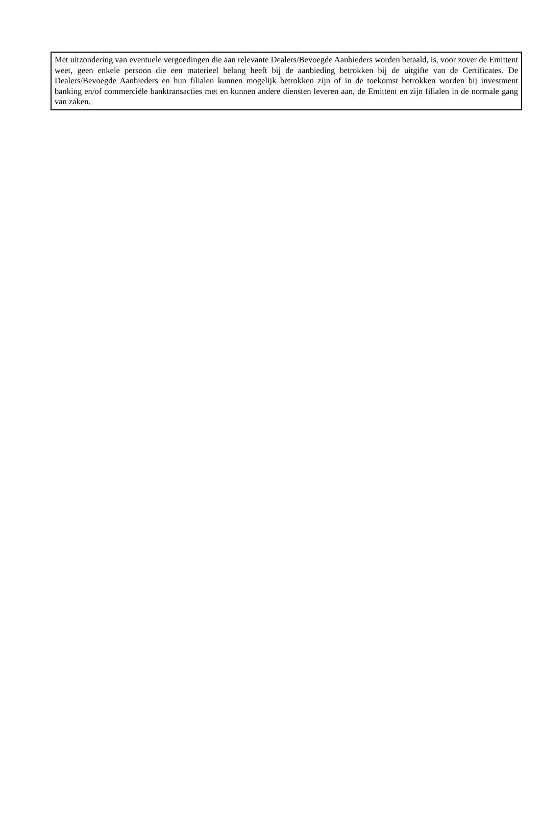Met uitzondering van eventuele vergoedingen die aan relevante Dealers/Bevoegde Aanbieders worden betaald, is, voor zover de Emittent weet, geen enkele persoon die een materieel belang heeft bij de aanbieding betrokken bij de uitgifte van de Certificates. De Dealers/Bevoegde Aanbieders en hun filialen kunnen mogelijk betrokken zijn of in de toekomst betrokken worden bij investment banking en/of commerciële banktransacties met en kunnen andere diensten leveren aan, de Emittent en zijn filialen in de normale gang van zaken.